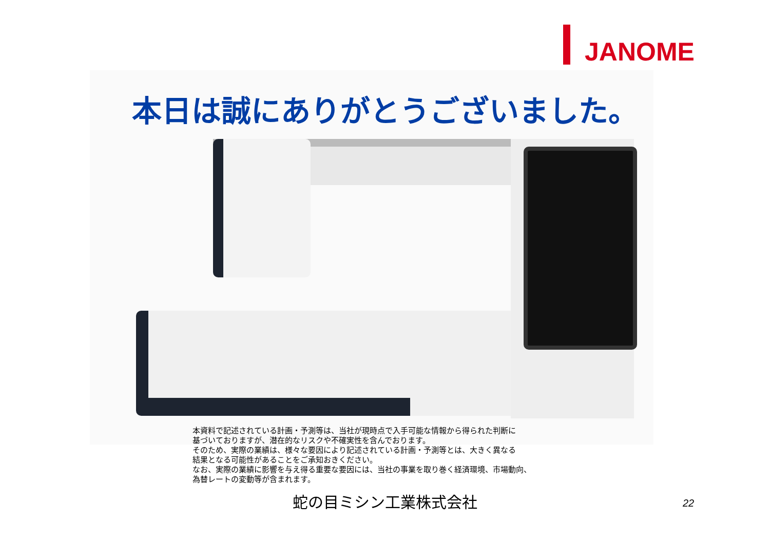JANOME
本日は誠にありがとうございました。
本資料で記述されている計画・予測等は、当社が現時点で入手可能な情報から得られた判断に
基づいておりますが、潜在的なリスクや不確実性を含んでおります。
そのため、実際の業績は、様々な要因により記述されている計画・予測等とは、大きく異なる
結果となる可能性があることをご承知おきください。
なお、実際の業績に影響を与え得る重要な要因には、当社の事業を取り巻く経済環境、市場動向、
為替レートの変動等が含まれます。
蛇の目ミシン工業株式会社
22